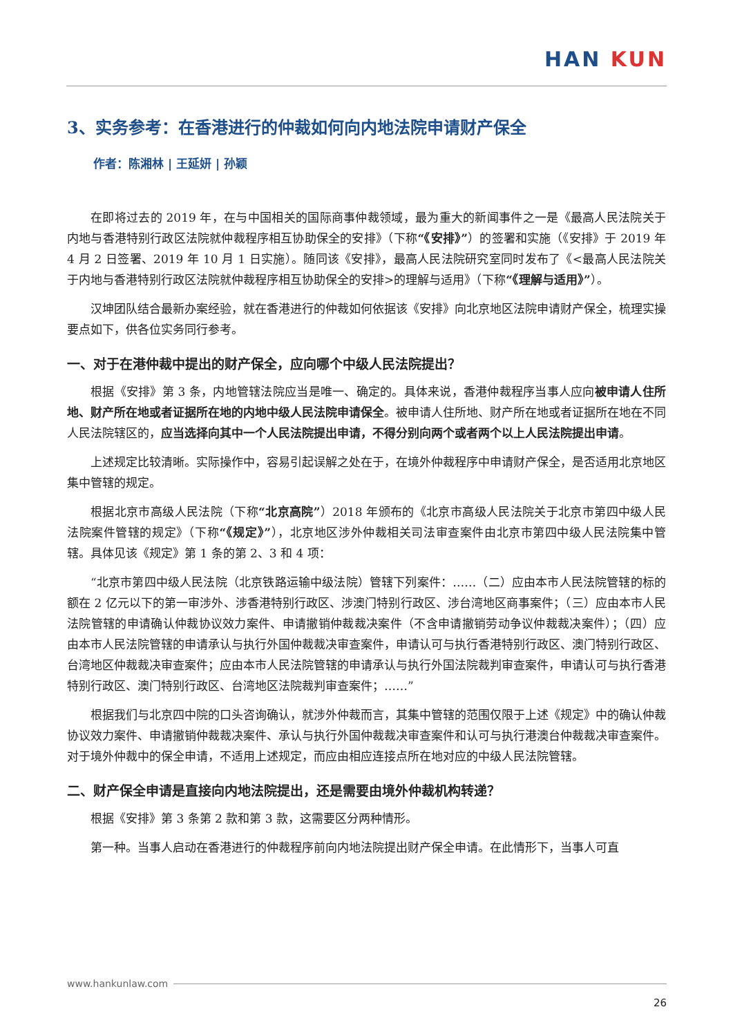HAN KUN
3、实务参考：在香港进行的仲裁如何向内地法院申请财产保全
作者：陈湘林 | 王延妍 | 孙颖
在即将过去的 2019 年，在与中国相关的国际商事仲裁领域，最为重大的新闻事件之一是《最高人民法院关于内地与香港特别行政区法院就仲裁程序相互协助保全的安排》（下称“《安排》”）的签署和实施（《安排》于 2019 年 4 月 2 日签署、2019 年 10 月 1 日实施）。随同该《安排》，最高人民法院研究室同时发布了《<最高人民法院关于内地与香港特别行政区法院就仲裁程序相互协助保全的安排>的理解与适用》（下称“《理解与适用》”）。
汉坤团队结合最新办案经验，就在香港进行的仲裁如何依据该《安排》向北京地区法院申请财产保全，梳理实操要点如下，供各位实务同行参考。
一、对于在港仲裁中提出的财产保全，应向哪个中级人民法院提出？
根据《安排》第 3 条，内地管辖法院应当是唯一、确定的。具体来说，香港仲裁程序当事人应向被申请人住所地、财产所在地或者证据所在地的内地中级人民法院申请保全。被申请人住所地、财产所在地或者证据所在地在不同人民法院辖区的，应当选择向其中一个人民法院提出申请，不得分别向两个或者两个以上人民法院提出申请。
上述规定比较清晰。实际操作中，容易引起误解之处在于，在境外仲裁程序中申请财产保全，是否适用北京地区集中管辖的规定。
根据北京市高级人民法院（下称“北京高院”）2018 年颁布的《北京市高级人民法院关于北京市第四中级人民法院案件管辖的规定》（下称“《规定》”），北京地区涉外仲裁相关司法审查案件由北京市第四中级人民法院集中管辖。具体见该《规定》第 1 条的第 2、3 和 4 项：
“北京市第四中级人民法院（北京铁路运输中级法院）管辖下列案件：……（二）应由本市人民法院管辖的标的额在 2 亿元以下的第一审涉外、涉香港特别行政区、涉澳门特别行政区、涉台湾地区商事案件；（三）应由本市人民法院管辖的申请确认仲裁协议效力案件、申请撤销仲裁裁决案件（不含申请撤销劳动争议仲裁裁决案件）；（四）应由本市人民法院管辖的申请承认与执行外国仲裁裁决审查案件，申请认可与执行香港特别行政区、澳门特别行政区、台湾地区仲裁裁决审查案件；应由本市人民法院管辖的申请承认与执行外国法院裁判审查案件，申请认可与执行香港特别行政区、澳门特别行政区、台湾地区法院裁判审查案件；……”
根据我们与北京四中院的口头咨询确认，就涉外仲裁而言，其集中管辖的范围仅限于上述《规定》中的确认仲裁协议效力案件、申请撤销仲裁裁决案件、承认与执行外国仲裁裁决审查案件和认可与执行港澳台仲裁裁决审查案件。对于境外仲裁中的保全申请，不适用上述规定，而应由相应连接点所在地对应的中级人民法院管辖。
二、财产保全申请是直接向内地法院提出，还是需要由境外仲裁机构转递？
根据《安排》第 3 条第 2 款和第 3 款，这需要区分两种情形。
第一种。当事人启动在香港进行的仲裁程序前向内地法院提出财产保全申请。在此情形下，当事人可直
www.hankunlaw.com
26